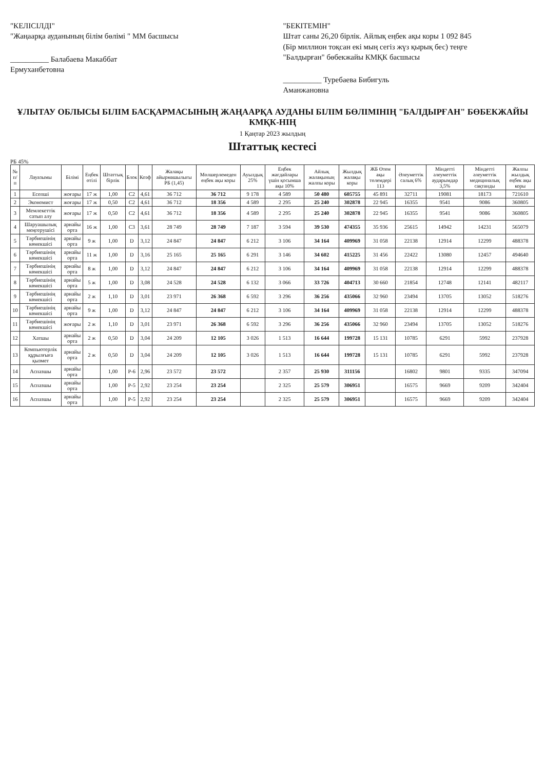"КЕЛІСІЛДІ"
"Жаңаарқа ауданының білім бөлімі " ММ басшысы
__________ Балабаева Макаббат Ермуханбетовна
"БЕКІТЕМІН"
Штат саны 26,20 бірлік. Айлық еңбек ақы коры 1 092 845
(Бір миллион тоқсан екі мың сегіз жүз қырық бес) теңге
"Балдырған" бөбекжайы КМҚК басшысы
__________ Туребаева Бибигуль Аманжановна
ҰЛЫТАУ ОБЛЫСЫ БІЛІМ БАСҚАРМАСЫНЫҢ ЖАҢААРҚА АУДАНЫ БІЛІМ БӨЛІМІНІҢ "БАЛДЫРҒАН" БӨБЕКЖАЙЫ КМҚК-НІҢ
1 Қаңтар 2023 жылдың
Штаттық кестесі
РБ 45%
| № п/п | Лауазымы | Білімі | Еңбек өтілі | Штаттық бірлік | Блок | Коэф | Жалақы айырмашылығы РБ (1,45) | Мөлшерлемеден еңбек ақы коры | Ауылдық 25% | Еңбек жағдайлары үшін қосымша ақы 10% | Айлық жалақының жалпы коры | Жылдық жалақы коры | ЖБ Өтем ақы төлемдері 113 | Әлеуметтік салық 6% | Міндетті әлеуметтік аударымдар 3,5% | Міндетті әлеуметтік медициналық сақтанды | Жалпы жылдық еңбек ақы коры |
| --- | --- | --- | --- | --- | --- | --- | --- | --- | --- | --- | --- | --- | --- | --- | --- | --- | --- |
| 1 | Есепші | жоғары | 17 ж | 1,00 | C2 | 4,61 | 36 712 | 36 712 | 9 178 | 4 589 | 50 480 | 605755 | 45 891 | 32711 | 19081 | 18173 | 721610 |
| 2 | Экономист | жоғары | 17 ж | 0,50 | C2 | 4,61 | 36 712 | 18 356 | 4 589 | 2 295 | 25 240 | 302878 | 22 945 | 16355 | 9541 | 9086 | 360805 |
| 3 | Мемлекеттік сатып алу | жоғары | 17 ж | 0,50 | C2 | 4,61 | 36 712 | 18 356 | 4 589 | 2 295 | 25 240 | 302878 | 22 945 | 16355 | 9541 | 9086 | 360805 |
| 4 | Шаруашылық меңгерушісі | арнайы орта | 16 ж | 1,00 | C3 | 3,61 | 28 749 | 28 749 | 7 187 | 3 594 | 39 530 | 474355 | 35 936 | 25615 | 14942 | 14231 | 565079 |
| 5 | Тәрбиешінің көмекшісі | арнайы орта | 9 ж | 1,00 | D | 3,12 | 24 847 | 24 847 | 6 212 | 3 106 | 34 164 | 409969 | 31 058 | 22138 | 12914 | 12299 | 488378 |
| 6 | Тәрбиешінің көмекшісі | арнайы орта | 11 ж | 1,00 | D | 3,16 | 25 165 | 25 165 | 6 291 | 3 146 | 34 602 | 415225 | 31 456 | 22422 | 13080 | 12457 | 494640 |
| 7 | Тәрбиешінің көмекшісі | арнайы орта | 8 ж | 1,00 | D | 3,12 | 24 847 | 24 847 | 6 212 | 3 106 | 34 164 | 409969 | 31 058 | 22138 | 12914 | 12299 | 488378 |
| 8 | Тәрбиешінің көмекшісі | арнайы орта | 5 ж | 1,00 | D | 3,08 | 24 528 | 24 528 | 6 132 | 3 066 | 33 726 | 404713 | 30 660 | 21854 | 12748 | 12141 | 482117 |
| 9 | Тәрбиешінің көмекшісі | арнайы орта | 2 ж | 1,10 | D | 3,01 | 23 971 | 26 368 | 6 592 | 3 296 | 36 256 | 435066 | 32 960 | 23494 | 13705 | 13052 | 518276 |
| 10 | Тәрбиешінің көмекшісі | арнайы орта | 9 ж | 1,00 | D | 3,12 | 24 847 | 24 847 | 6 212 | 3 106 | 34 164 | 409969 | 31 058 | 22138 | 12914 | 12299 | 488378 |
| 11 | Тәрбиешінің көмекшісі | жоғары | 2 ж | 1,10 | D | 3,01 | 23 971 | 26 368 | 6 592 | 3 296 | 36 256 | 435066 | 32 960 | 23494 | 13705 | 13052 | 518276 |
| 12 | Хатшы | арнайы орта | 2 ж | 0,50 | D | 3,04 | 24 209 | 12 105 | 3 026 | 1 513 | 16 644 | 199728 | 15 131 | 10785 | 6291 | 5992 | 237928 |
| 13 | Компьютерлік құрылғыға қызмет | арнайы орта | 2 ж | 0,50 | D | 3,04 | 24 209 | 12 105 | 3 026 | 1 513 | 16 644 | 199728 | 15 131 | 10785 | 6291 | 5992 | 237928 |
| 14 | Аспазшы | арнайы орта | | 1,00 | Р-6 | 2,96 | 23 572 | 23 572 | | 2 357 | 25 930 | 311156 | | 16802 | 9801 | 9335 | 347094 |
| 15 | Аспазшы | арнайы орта | | 1,00 | Р-5 | 2,92 | 23 254 | 23 254 | | 2 325 | 25 579 | 306951 | | 16575 | 9669 | 9209 | 342404 |
| 16 | Аспазшы | арнайы орта | | 1,00 | Р-5 | 2,92 | 23 254 | 23 254 | | 2 325 | 25 579 | 306951 | | 16575 | 9669 | 9209 | 342404 |